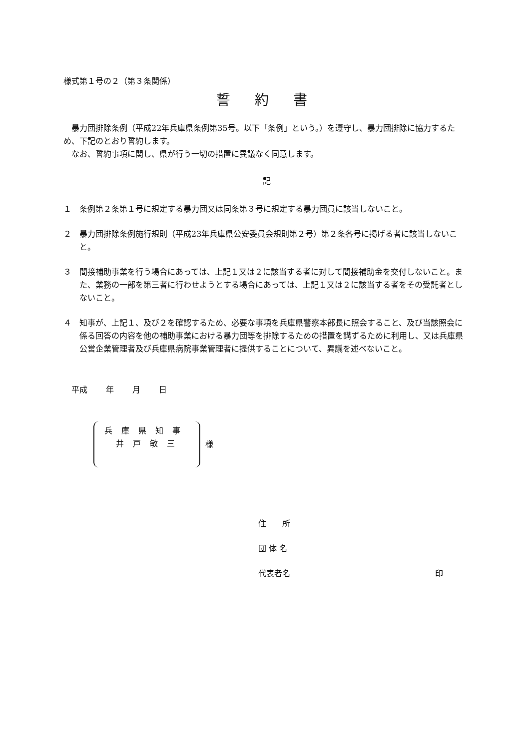様式第１号の２（第３条関係）
誓 約 書
暴力団排除条例（平成22年兵庫県条例第35号。以下「条例」という。）を遵守し、暴力団排除に協力するため、下記のとおり誓約します。
なお、誓約事項に関し、県が行う一切の措置に異議なく同意します。
記
１ 条例第２条第１号に規定する暴力団又は同条第３号に規定する暴力団員に該当しないこと。
２ 暴力団排除条例施行規則（平成23年兵庫県公安委員会規則第２号）第２条各号に掲げる者に該当しないこと。
３ 間接補助事業を行う場合にあっては、上記１又は２に該当する者に対して間接補助金を交付しないこと。また、業務の一部を第三者に行わせようとする場合にあっては、上記１又は２に該当する者をその受託者としないこと。
４ 知事が、上記１、及び２を確認するため、必要な事項を兵庫県警察本部長に照会すること、及び当該照会に係る回答の内容を他の補助事業における暴力団等を排除するための措置を講ずるために利用し、又は兵庫県公営企業管理者及び兵庫県病院事業管理者に提供することについて、異議を述べないこと。
平成 年 月 日
兵庫県知事
井戸敏三
様
住　　所
団 体 名
代表者名 印